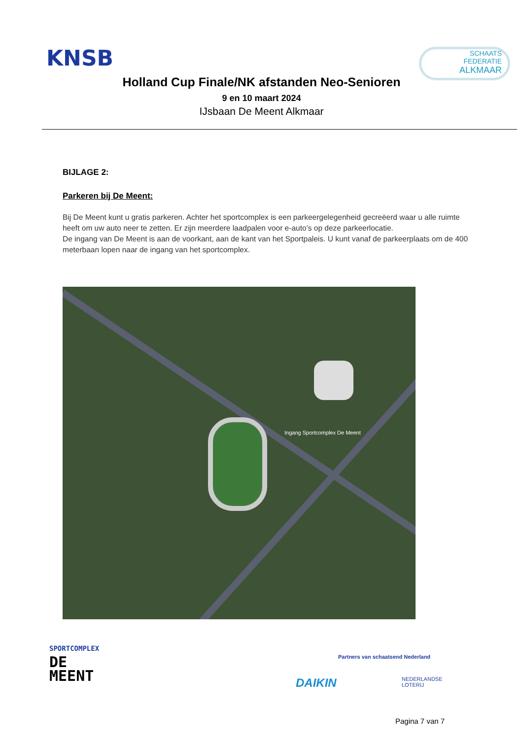KNSB
SCHAATS
FEDERATIE
ALKMAAR
Holland Cup Finale/NK afstanden Neo-Senioren
9 en 10 maart 2024
IJsbaan De Meent Alkmaar
BIJLAGE 2:
Parkeren bij De Meent:
Bij De Meent kunt u gratis parkeren. Achter het sportcomplex is een parkeergelegenheid gecreëerd waar u alle ruimte heeft om uw auto neer te zetten. Er zijn meerdere laadpalen voor e-auto’s op deze parkeerlocatie.
De ingang van De Meent is aan de voorkant, aan de kant van het Sportpaleis. U kunt vanaf de parkeerplaats om de 400 meterbaan lopen naar de ingang van het sportcomplex.
Ingang Sportcomplex De Meent
SPORTCOMPLEX
DE
MEENT
Partners van schaatsend Nederland
DAIKIN
NEDERLANDSE
LOTERIJ
Pagina 7 van 7